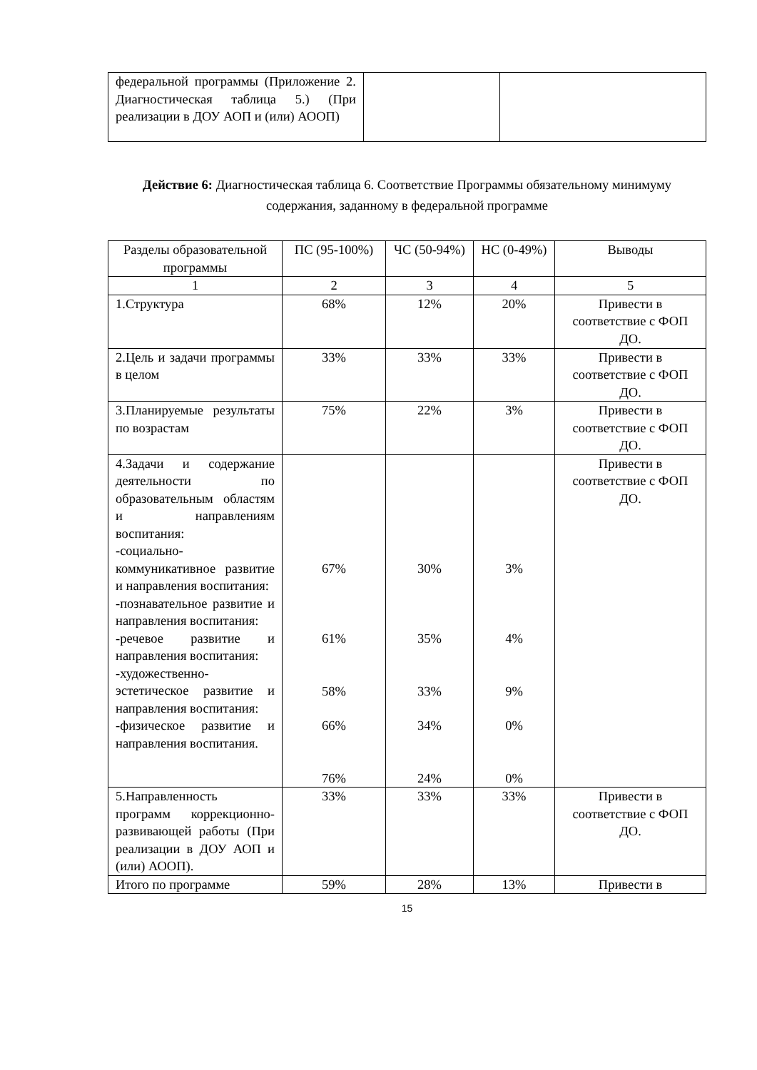| федеральной программы (Приложение 2. Диагностическая таблица 5.) (При реализации в ДОУ АОП и (или) АООП) | | |
Действие 6: Диагностическая таблица 6. Соответствие Программы обязательному минимуму содержания, заданному в федеральной программе
| Разделы образовательной программы | ПС (95-100%) | ЧС (50-94%) | НС (0-49%) | Выводы |
| --- | --- | --- | --- | --- |
| 1 | 2 | 3 | 4 | 5 |
| 1.Структура | 68% | 12% | 20% | Привести в соответствие с ФОП ДО. |
| 2.Цель и задачи программы в целом | 33% | 33% | 33% | Привести в соответствие с ФОП ДО. |
| 3.Планируемые результаты по возрастам | 75% | 22% | 3% | Привести в соответствие с ФОП ДО. |
| 4.Задачи и содержание деятельности по образовательным областям и направлениям воспитания: -социально-коммуникативное развитие и направления воспитания: -познавательное развитие и направления воспитания: -речевое развитие и направления воспитания: -художественно-эстетическое развитие и направления воспитания: -физическое развитие и направления воспитания. | 67% 61% 58% 66% 76% | 30% 35% 33% 34% 24% | 3% 4% 9% 0% 0% | Привести в соответствие с ФОП ДО. |
| 5.Направленность программ коррекционно-развивающей работы (При реализации в ДОУ АОП и (или) АООП). | 33% | 33% | 33% | Привести в соответствие с ФОП ДО. |
| Итого по программе | 59% | 28% | 13% | Привести в |
15